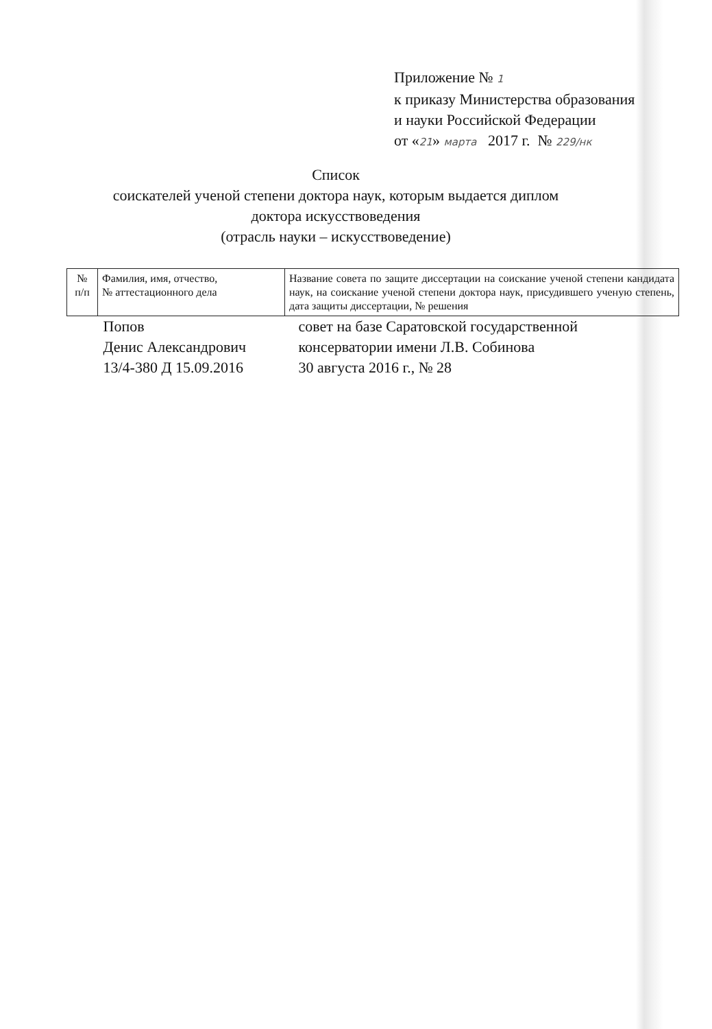Приложение № 1
к приказу Министерства образования
и науки Российской Федерации
от «21» марта 2017 г. № 229/нк
Список
соискателей ученой степени доктора наук, которым выдается диплом
доктора искусствоведения
(отрасль науки – искусствоведение)
| № п/п | Фамилия, имя, отчество, № аттестационного дела | Название совета по защите диссертации на соискание ученой степени кандидата наук, на соискание ученой степени доктора наук, присудившего ученую степень, дата защиты диссертации, № решения |
| --- | --- | --- |
| | Попов Денис Александрович 13/4-380 Д 15.09.2016 | совет на базе Саратовской государственной консерватории имени Л.В. Собинова 30 августа 2016 г., № 28 |